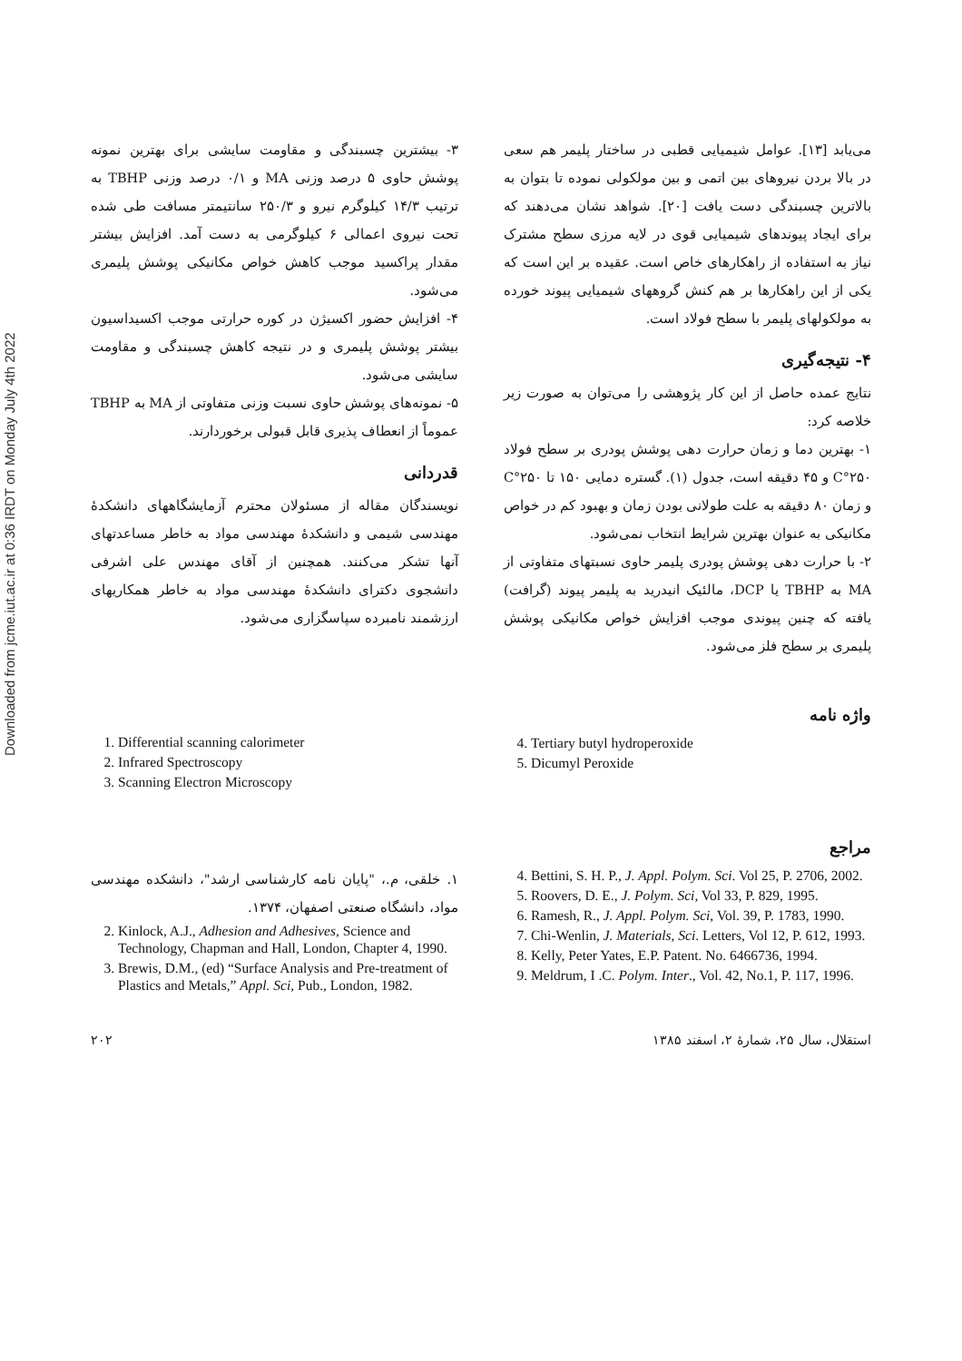Downloaded from jcme.iut.ac.ir at 0:36 IRDT on Monday July 4th 2022
می‌یابد [۱۳]. عوامل شیمیایی قطبی در ساختار پلیمر هم سعی در بالا بردن نیروهای بین اتمی و بین مولکولی نموده تا بتوان به بالاترین چسبندگی دست یافت [۲۰]. شواهد نشان می‌دهند که برای ایجاد پیوندهای شیمیایی قوی در لایه مرزی سطح مشترک نیاز به استفاده از راهکارهای خاص است. عقیده بر این است که یکی از این راهکارها بر هم کنش گروههای شیمیایی پیوند خورده به مولکولهای پلیمر با سطح فولاد است.
۴- نتیجه‌گیری
نتایج عمده حاصل از این کار پژوهشی را می‌توان به صورت زیر خلاصه کرد:
۱- بهترین دما و زمان حرارت دهی پوشش پودری بر سطح فولاد ۲۵۰°C و ۴۵ دقیقه است، جدول (۱). گستره دمایی ۱۵۰ تا ۲۵۰°C و زمان ۸۰ دقیقه به علت طولانی بودن زمان و بهبود کم در خواص مکانیکی به عنوان بهترین شرایط انتخاب نمی‌شود.
۲- با حرارت دهی پوشش پودری پلیمر حاوی نسبتهای متفاوتی از MA به TBHP یا DCP، مالئیک انیدرید به پلیمر پیوند (گرافت) یافته که چنین پیوندی موجب افزایش خواص مکانیکی پوشش پلیمری بر سطح فلز می‌شود.
۳- بیشترین چسبندگی و مقاومت سایشی برای بهترین نمونه پوشش حاوی ۵ درصد وزنی MA و ۰/۱ درصد وزنی TBHP به ترتیب ۱۴/۳ کیلوگرم نیرو و ۲۵۰/۳ سانتیمتر مسافت طی شده تحت نیروی اعمالی ۶ کیلوگرمی به دست آمد. افزایش بیشتر مقدار پراکسید موجب کاهش خواص مکانیکی پوشش پلیمری می‌شود.
۴- افزایش حضور اکسیژن در کوره حرارتی موجب اکسیداسیون بیشتر پوشش پلیمری و در نتیجه کاهش چسبندگی و مقاومت سایشی می‌شود.
۵- نمونه‌های پوشش حاوی نسبت وزنی متفاوتی از MA به TBHP عموماً از انعطاف پذیری قابل قبولی برخوردارند.
قدردانی
نویسندگان مقاله از مسئولان محترم آزمایشگاههای دانشکدهٔ مهندسی شیمی و دانشکدهٔ مهندسی مواد به خاطر مساعدتهای آنها تشکر می‌کنند. همچنین از آقای مهندس علی اشرفی دانشجوی دکترای دانشکدهٔ مهندسی مواد به خاطر همکاریهای ارزشمند نامبرده سپاسگزاری می‌شود.
واژه نامه
4. Tertiary butyl hydroperoxide
5. Dicumyl Peroxide
1. Differential scanning calorimeter
2. Infrared Spectroscopy
3. Scanning Electron Microscopy
مراجع
4. Bettini, S. H. P., J. Appl. Polym. Sci. Vol 25, P. 2706, 2002.
5. Roovers, D. E., J. Polym. Sci, Vol 33, P. 829, 1995.
6. Ramesh, R., J. Appl. Polym. Sci, Vol. 39, P. 1783, 1990.
7. Chi-Wenlin, J. Materials, Sci. Letters, Vol 12, P. 612, 1993.
8. Kelly, Peter Yates, E.P. Patent. No. 6466736, 1994.
9. Meldrum, I .C. Polym. Inter., Vol. 42, No.1, P. 117, 1996.
۱. خلقی، م.، "پایان نامه کارشناسی ارشد"، دانشکده مهندسی مواد، دانشگاه صنعتی اصفهان، ۱۳۷۴.
2. Kinlock, A.J., Adhesion and Adhesives, Science and Technology, Chapman and Hall, London, Chapter 4, 1990.
3. Brewis, D.M., (ed) “Surface Analysis and Pre-treatment of Plastics and Metals,” Appl. Sci, Pub., London, 1982.
۲۰۲ استقلال، سال ۲۵، شمارهٔ ۲، اسفند ۱۳۸۵